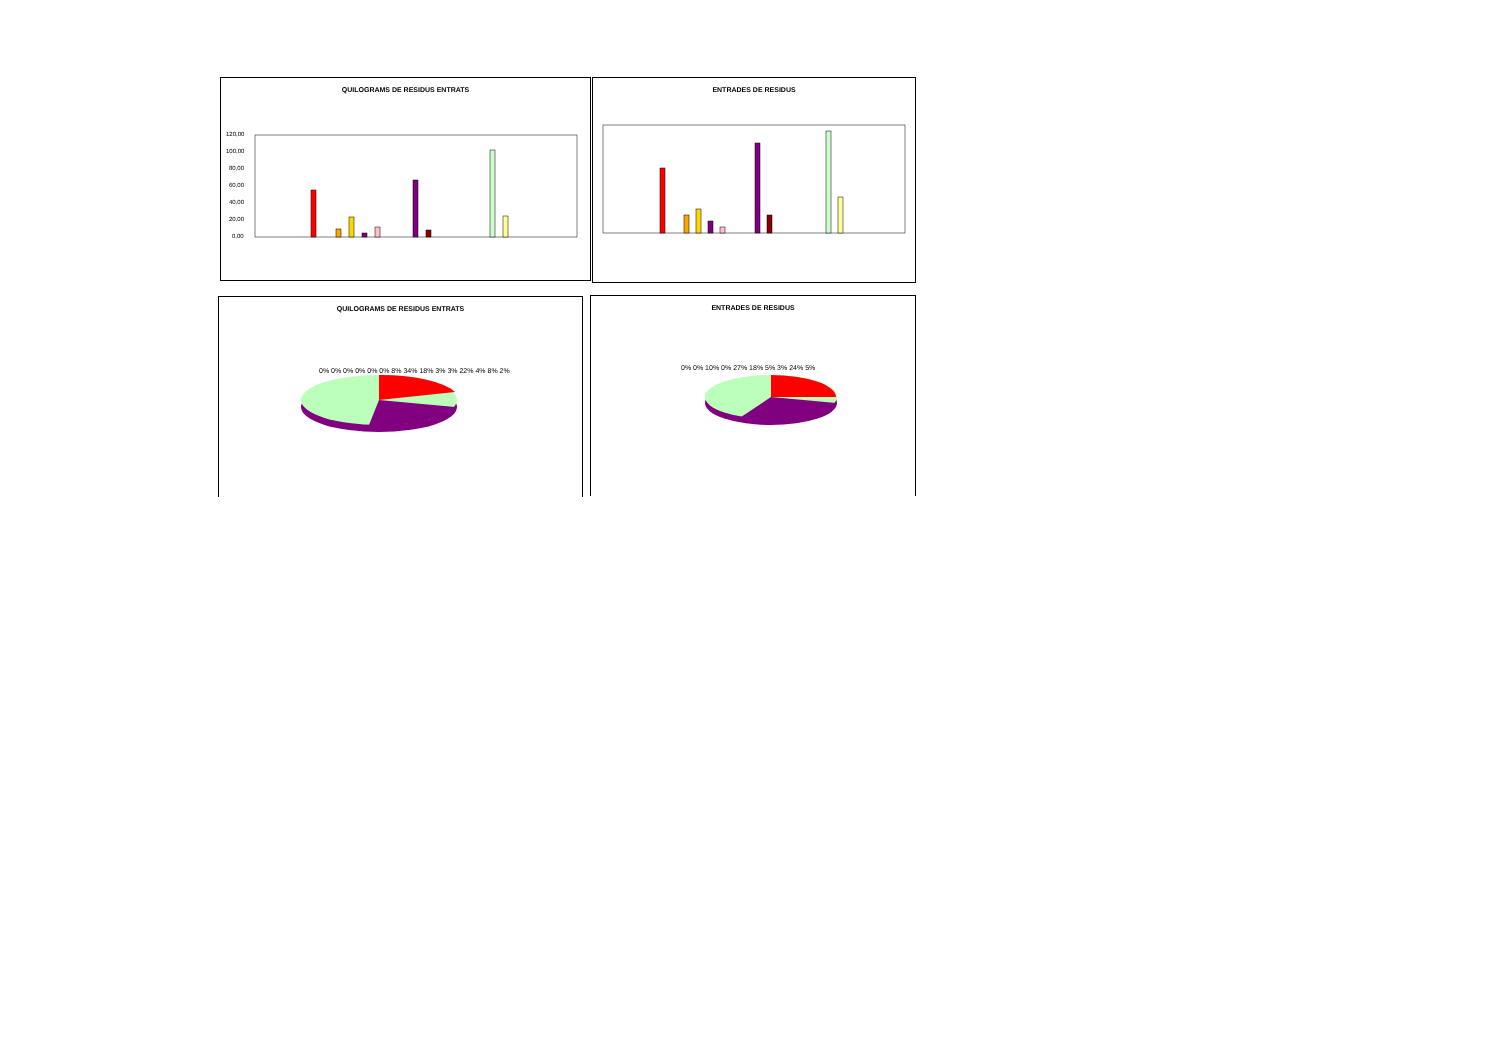QUILOGRAMS DE RESIDUS ENTRATS
120,00
100,00
80,00
60,00
40,00
20,00
0,00
ENTRADES DE RESIDUS
QUILOGRAMS DE RESIDUS ENTRATS
0% 0% 0% 0% 0% 0% 8% 34% 18% 3% 3% 22% 4% 8% 2%
ENTRADES DE RESIDUS
0% 0% 10% 0% 27% 18% 5% 3% 24% 5%